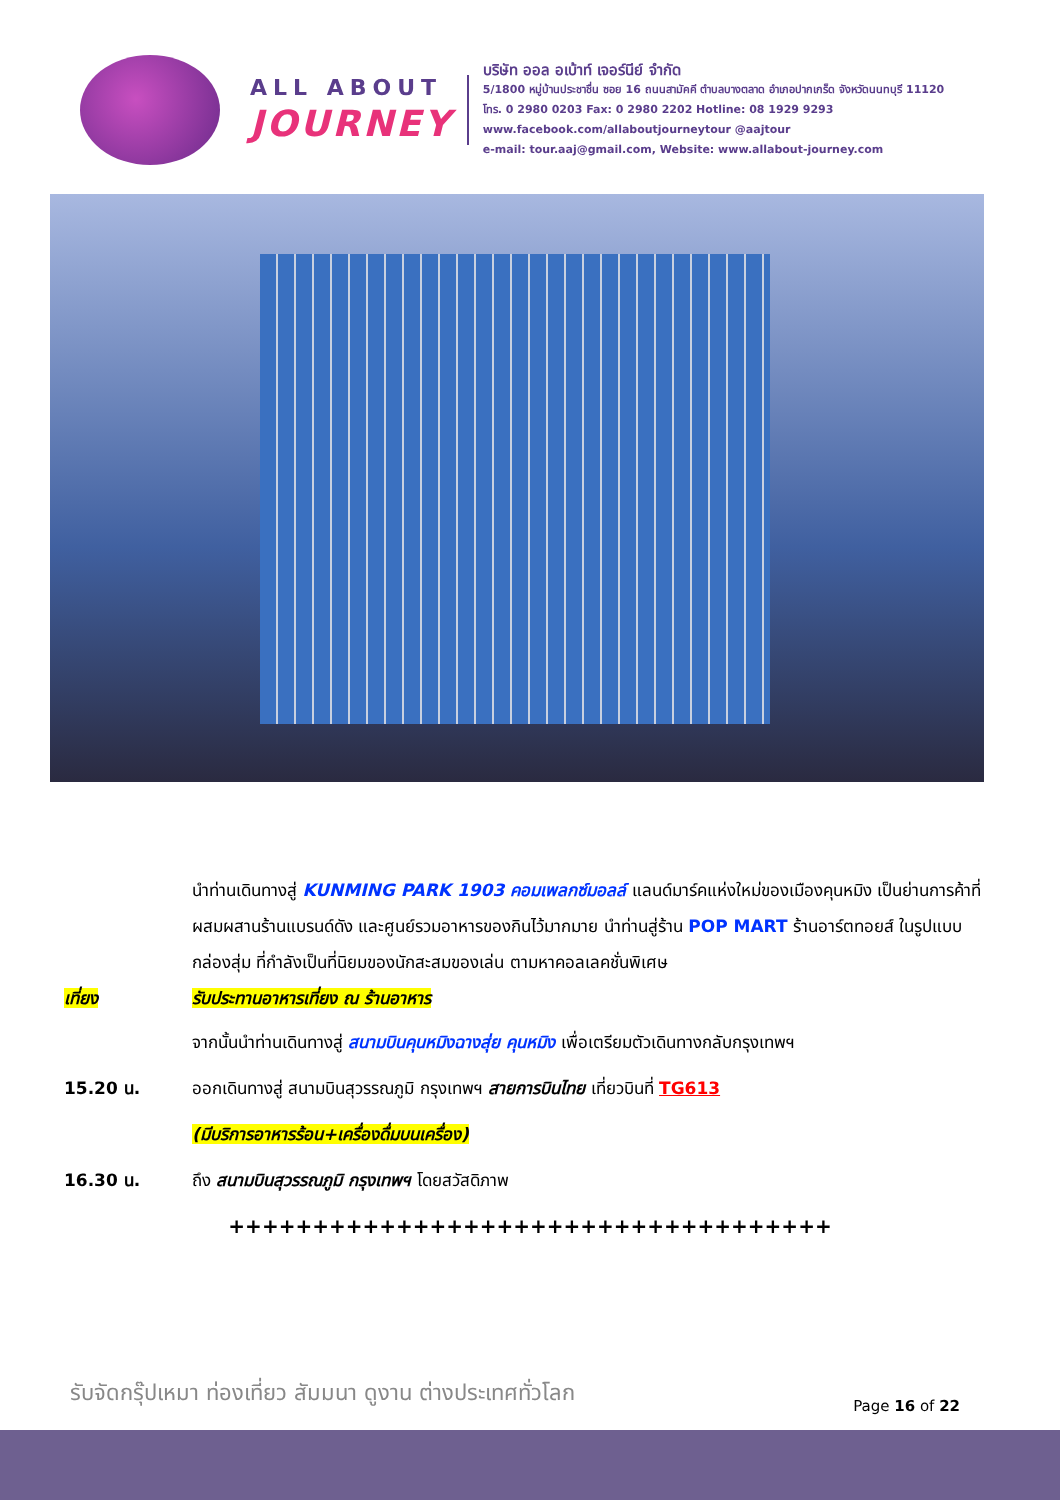ALL ABOUT
JOURNEY
บริษัท ออล อเบ้าท์ เจอร์นีย์ จำกัด
5/1800 หมู่บ้านประชาชื่น ซอย 16 ถนนสามัคคี ตำบลบางตลาด อำเภอปากเกร็ด จังหวัดนนทบุรี 11120
โทร. 0 2980 0203 Fax: 0 2980 2202 Hotline: 08 1929 9293
www.facebook.com/allaboutjourneytour @aajtour
e-mail: tour.aaj@gmail.com, Website: www.allabout-journey.com
นำท่านเดินทางสู่ KUNMING PARK 1903 คอมเพลกซ์มอลล์ แลนด์มาร์คแห่งใหม่ของเมืองคุนหมิง เป็นย่านการค้าที่ผสมผสานร้านแบรนด์ดัง และศูนย์รวมอาหารของกินไว้มากมาย นำท่านสู่ร้าน POP MART ร้านอาร์ตทอยส์ ในรูปแบบกล่องสุ่ม ที่กำลังเป็นที่นิยมของนักสะสมของเล่น ตามหาคอลเลคชั่นพิเศษ
เที่ยง รับประทานอาหารเที่ยง ณ ร้านอาหาร
จากนั้นนำท่านเดินทางสู่ สนามบินคุนหมิงฉางสุ่ย คุนหมิง เพื่อเตรียมตัวเดินทางกลับกรุงเทพฯ
15.20 น. ออกเดินทางสู่ สนามบินสุวรรณภูมิ กรุงเทพฯ สายการบินไทย เที่ยวบินที่ TG613
(มีบริการอาหารร้อน+เครื่องดื่มบนเครื่อง)
16.30 น. ถึง สนามบินสุวรรณภูมิ กรุงเทพฯ โดยสวัสดิภาพ
++++++++++++++++++++++++++++++++++++
รับจัดกรุ๊ปเหมา ท่องเที่ยว สัมมนา ดูงาน ต่างประเทศทั่วโลก
Page 16 of 22